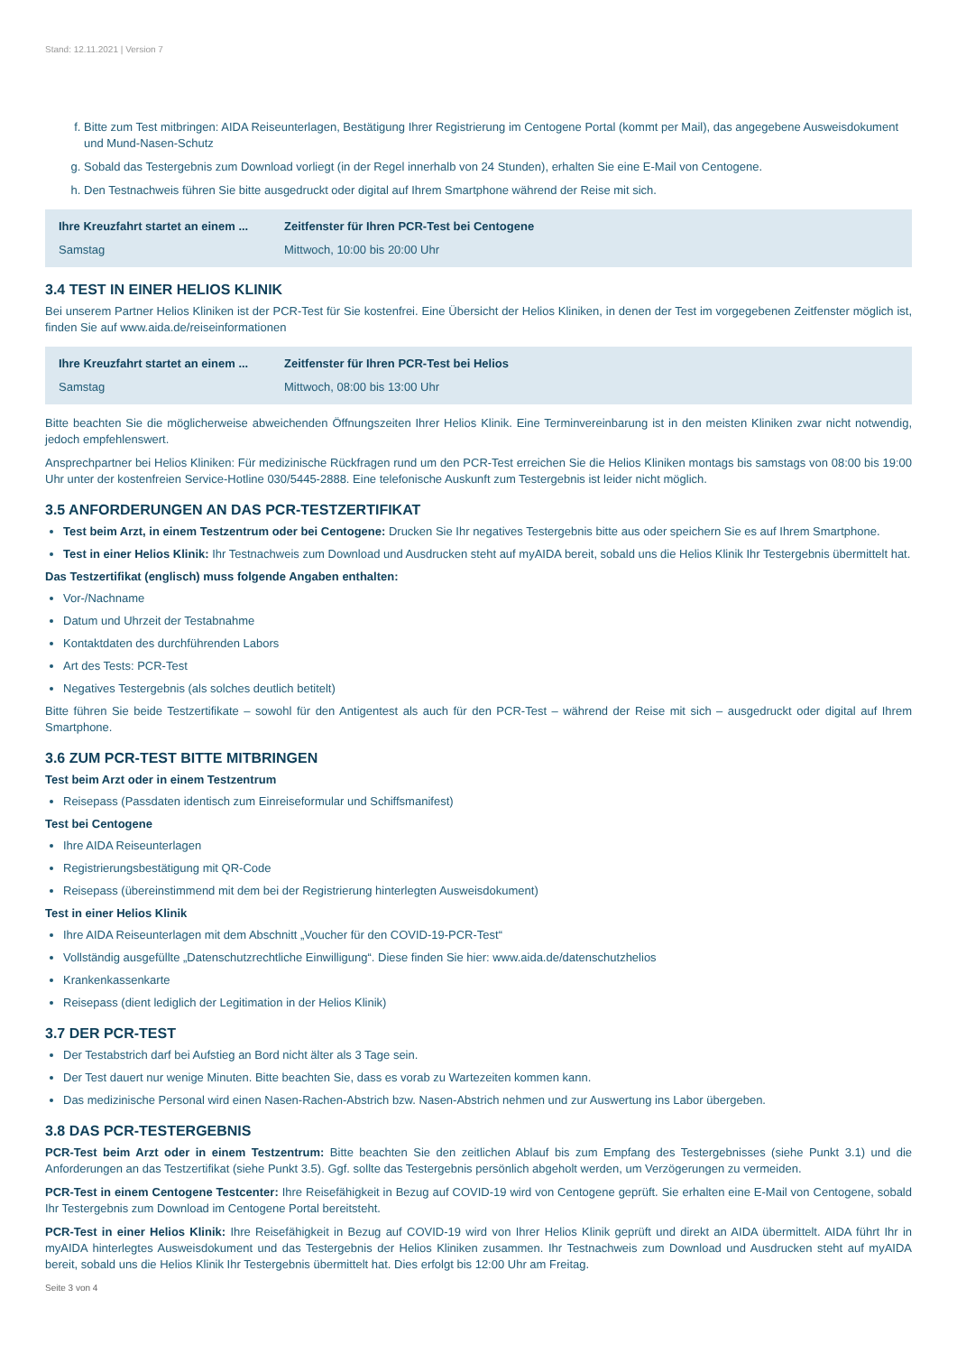Stand: 12.11.2021 | Version 7
f. Bitte zum Test mitbringen: AIDA Reiseunterlagen, Bestätigung Ihrer Registrierung im Centogene Portal (kommt per Mail), das angegebene Ausweisdokument und Mund-Nasen-Schutz
g. Sobald das Testergebnis zum Download vorliegt (in der Regel innerhalb von 24 Stunden), erhalten Sie eine E-Mail von Centogene.
h. Den Testnachweis führen Sie bitte ausgedruckt oder digital auf Ihrem Smartphone während der Reise mit sich.
| Ihre Kreuzfahrt startet an einem ... | Zeitfenster für Ihren PCR-Test bei Centogene |
| --- | --- |
| Samstag | Mittwoch, 10:00 bis 20:00 Uhr |
3.4 TEST IN EINER HELIOS KLINIK
Bei unserem Partner Helios Kliniken ist der PCR-Test für Sie kostenfrei. Eine Übersicht der Helios Kliniken, in denen der Test im vorgegebenen Zeitfenster möglich ist, finden Sie auf www.aida.de/reiseinformationen
| Ihre Kreuzfahrt startet an einem ... | Zeitfenster für Ihren PCR-Test bei Helios |
| --- | --- |
| Samstag | Mittwoch, 08:00 bis 13:00 Uhr |
Bitte beachten Sie die möglicherweise abweichenden Öffnungszeiten Ihrer Helios Klinik. Eine Terminvereinbarung ist in den meisten Kliniken zwar nicht notwendig, jedoch empfehlenswert.
Ansprechpartner bei Helios Kliniken: Für medizinische Rückfragen rund um den PCR-Test erreichen Sie die Helios Kliniken montags bis samstags von 08:00 bis 19:00 Uhr unter der kostenfreien Service-Hotline 030/5445-2888. Eine telefonische Auskunft zum Testergebnis ist leider nicht möglich.
3.5 ANFORDERUNGEN AN DAS PCR-TESTZERTIFIKAT
Test beim Arzt, in einem Testzentrum oder bei Centogene: Drucken Sie Ihr negatives Testergebnis bitte aus oder speichern Sie es auf Ihrem Smartphone.
Test in einer Helios Klinik: Ihr Testnachweis zum Download und Ausdrucken steht auf myAIDA bereit, sobald uns die Helios Klinik Ihr Testergebnis übermittelt hat.
Das Testzertifikat (englisch) muss folgende Angaben enthalten:
Vor-/Nachname
Datum und Uhrzeit der Testabnahme
Kontaktdaten des durchführenden Labors
Art des Tests: PCR-Test
Negatives Testergebnis (als solches deutlich betitelt)
Bitte führen Sie beide Testzertifikate – sowohl für den Antigentest als auch für den PCR-Test – während der Reise mit sich – ausgedruckt oder digital auf Ihrem Smartphone.
3.6 ZUM PCR-TEST BITTE MITBRINGEN
Test beim Arzt oder in einem Testzentrum
Reisepass (Passdaten identisch zum Einreiseformular und Schiffsmanifest)
Test bei Centogene
Ihre AIDA Reiseunterlagen
Registrierungsbestätigung mit QR-Code
Reisepass (übereinstimmend mit dem bei der Registrierung hinterlegten Ausweisdokument)
Test in einer Helios Klinik
Ihre AIDA Reiseunterlagen mit dem Abschnitt „Voucher für den COVID-19-PCR-Test“
Vollständig ausgefüllte „Datenschutzrechtliche Einwilligung“. Diese finden Sie hier: www.aida.de/datenschutzhelios
Krankenkassenkarte
Reisepass (dient lediglich der Legitimation in der Helios Klinik)
3.7 DER PCR-TEST
Der Testabstrich darf bei Aufstieg an Bord nicht älter als 3 Tage sein.
Der Test dauert nur wenige Minuten. Bitte beachten Sie, dass es vorab zu Wartezeiten kommen kann.
Das medizinische Personal wird einen Nasen-Rachen-Abstrich bzw. Nasen-Abstrich nehmen und zur Auswertung ins Labor übergeben.
3.8 DAS PCR-TESTERGEBNIS
PCR-Test beim Arzt oder in einem Testzentrum: Bitte beachten Sie den zeitlichen Ablauf bis zum Empfang des Testergebnisses (siehe Punkt 3.1) und die Anforderungen an das Testzertifikat (siehe Punkt 3.5). Ggf. sollte das Testergebnis persönlich abgeholt werden, um Verzögerungen zu vermeiden.
PCR-Test in einem Centogene Testcenter: Ihre Reisefähigkeit in Bezug auf COVID-19 wird von Centogene geprüft. Sie erhalten eine E-Mail von Centogene, sobald Ihr Testergebnis zum Download im Centogene Portal bereitsteht.
PCR-Test in einer Helios Klinik: Ihre Reisefähigkeit in Bezug auf COVID-19 wird von Ihrer Helios Klinik geprüft und direkt an AIDA übermittelt. AIDA führt Ihr in myAIDA hinterlegtes Ausweisdokument und das Testergebnis der Helios Kliniken zusammen. Ihr Testnachweis zum Download und Ausdrucken steht auf myAIDA bereit, sobald uns die Helios Klinik Ihr Testergebnis übermittelt hat. Dies erfolgt bis 12:00 Uhr am Freitag.
Seite 3 von 4